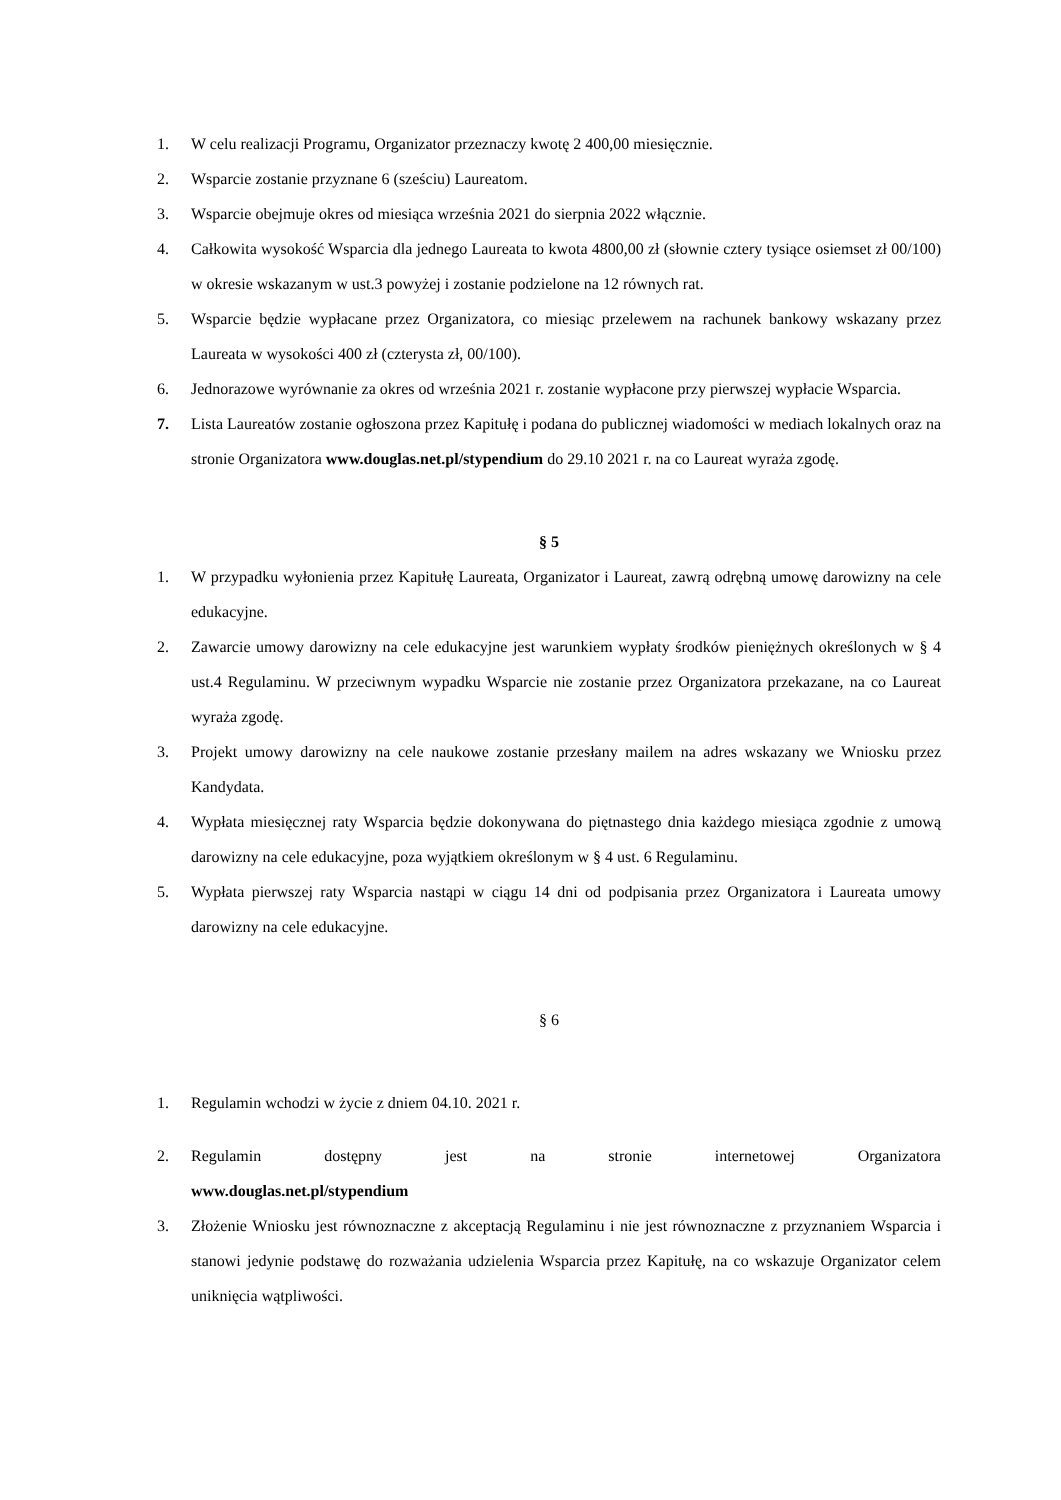1. W celu realizacji Programu, Organizator przeznaczy kwotę 2 400,00 miesięcznie.
2. Wsparcie zostanie przyznane 6 (sześciu) Laureatom.
3. Wsparcie obejmuje okres od miesiąca września 2021 do sierpnia 2022 włącznie.
4. Całkowita wysokość Wsparcia dla jednego Laureata to kwota 4800,00 zł (słownie cztery tysiące osiemset zł 00/100) w okresie wskazanym w ust.3 powyżej i zostanie podzielone na 12 równych rat.
5. Wsparcie będzie wypłacane przez Organizatora, co miesiąc przelewem na rachunek bankowy wskazany przez Laureata w wysokości 400 zł (czterysta zł, 00/100).
6. Jednorazowe wyrównanie za okres od września 2021 r. zostanie wypłacone przy pierwszej wypłacie Wsparcia.
7. Lista Laureatów zostanie ogłoszona przez Kapitułę i podana do publicznej wiadomości w mediach lokalnych oraz na stronie Organizatora www.douglas.net.pl/stypendium do 29.10 2021 r. na co Laureat wyraża zgodę.
§ 5
1. W przypadku wyłonienia przez Kapitułę Laureata, Organizator i Laureat, zawrą odrębną umowę darowizny na cele edukacyjne.
2. Zawarcie umowy darowizny na cele edukacyjne jest warunkiem wypłaty środków pieniężnych określonych w § 4 ust.4 Regulaminu. W przeciwnym wypadku Wsparcie nie zostanie przez Organizatora przekazane, na co Laureat wyraża zgodę.
3. Projekt umowy darowizny na cele naukowe zostanie przesłany mailem na adres wskazany we Wniosku przez Kandydata.
4. Wypłata miesięcznej raty Wsparcia będzie dokonywana do piętnastego dnia każdego miesiąca zgodnie z umową darowizny na cele edukacyjne, poza wyjątkiem określonym w § 4 ust. 6 Regulaminu.
5. Wypłata pierwszej raty Wsparcia nastąpi w ciągu 14 dni od podpisania przez Organizatora i Laureata umowy darowizny na cele edukacyjne.
§ 6
1. Regulamin wchodzi w życie z dniem 04.10. 2021 r.
2. Regulamin dostępny jest na stronie internetowej Organizatora
www.douglas.net.pl/stypendium
3. Złożenie Wniosku jest równoznaczne z akceptacją Regulaminu i nie jest równoznaczne z przyznaniem Wsparcia i stanowi jedynie podstawę do rozważania udzielenia Wsparcia przez Kapitułę, na co wskazuje Organizator celem uniknięcia wątpliwości.